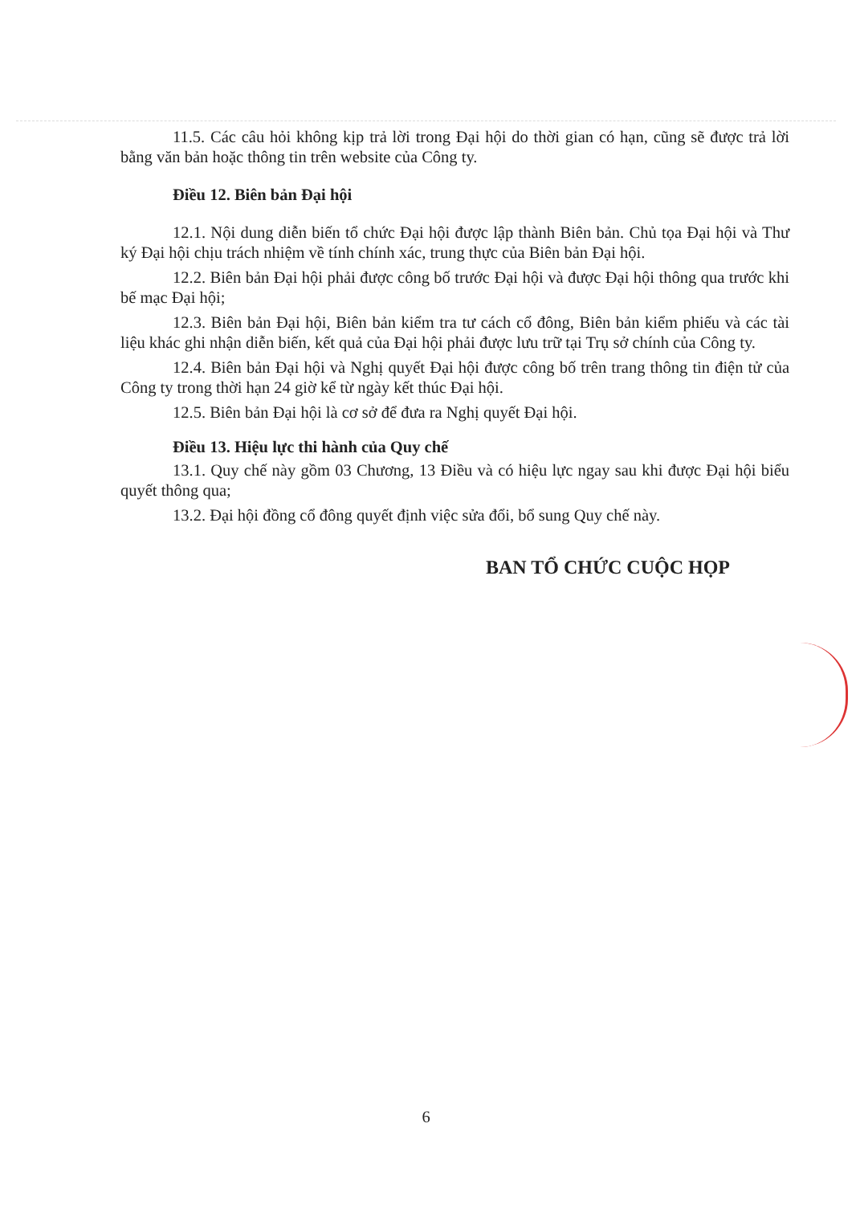11.5. Các câu hỏi không kịp trả lời trong Đại hội do thời gian có hạn, cũng sẽ được trả lời bằng văn bản hoặc thông tin trên website của Công ty.
Điều 12. Biên bản Đại hội
12.1. Nội dung diễn biến tổ chức Đại hội được lập thành Biên bản. Chủ tọa Đại hội và Thư ký Đại hội chịu trách nhiệm về tính chính xác, trung thực của Biên bản Đại hội.
12.2. Biên bản Đại hội phải được công bố trước Đại hội và được Đại hội thông qua trước khi bế mạc Đại hội;
12.3. Biên bản Đại hội, Biên bản kiểm tra tư cách cổ đông, Biên bản kiểm phiếu và các tài liệu khác ghi nhận diễn biến, kết quả của Đại hội phải được lưu trữ tại Trụ sở chính của Công ty.
12.4. Biên bản Đại hội và Nghị quyết Đại hội được công bố trên trang thông tin điện tử của Công ty trong thời hạn 24 giờ kể từ ngày kết thúc Đại hội.
12.5. Biên bản Đại hội là cơ sở để đưa ra Nghị quyết Đại hội.
Điều 13. Hiệu lực thi hành của Quy chế
13.1. Quy chế này gồm 03 Chương, 13 Điều và có hiệu lực ngay sau khi được Đại hội biểu quyết thông qua;
13.2. Đại hội đồng cổ đông quyết định việc sửa đổi, bổ sung Quy chế này.
BAN TỔ CHỨC CUỘC HỌP
6